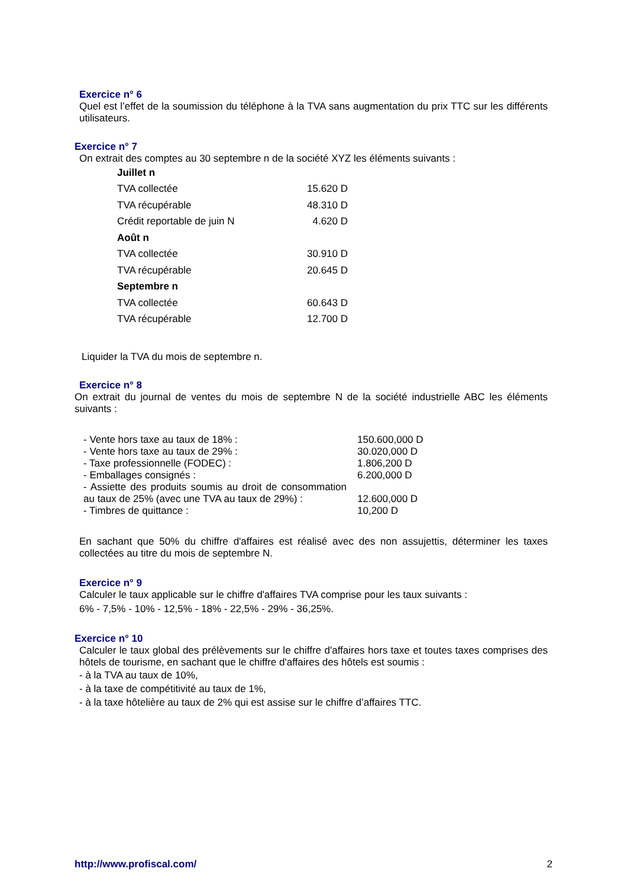Exercice n° 6
Quel est l’effet de la soumission du téléphone à la TVA sans augmentation du prix TTC sur les différents utilisateurs.
Exercice n° 7
On extrait des comptes au 30 septembre n de la société XYZ les éléments suivants :
| Juillet n | |
| TVA collectée | 15.620 D |
| TVA récupérable | 48.310 D |
| Crédit reportable de juin N | 4.620 D |
| Août n | |
| TVA collectée | 30.910 D |
| TVA récupérable | 20.645 D |
| Septembre n | |
| TVA collectée | 60.643 D |
| TVA récupérable | 12.700 D |
Liquider la TVA du mois de septembre n.
Exercice n° 8
On extrait du journal de ventes du mois de septembre N de la société industrielle ABC les éléments suivants :
| - Vente hors taxe au taux de 18% : | 150.600,000 D |
| - Vente hors taxe au taux de 29% : | 30.020,000 D |
| - Taxe professionnelle (FODEC) : | 1.806,200 D |
| - Emballages consignés : | 6.200,000 D |
| - Assiette des produits soumis au droit de consommation au taux de 25% (avec une TVA au taux de 29%) : | 12.600,000 D |
| - Timbres de quittance : | 10,200 D |
En sachant que 50% du chiffre d'affaires est réalisé avec des non assujettis, déterminer les taxes collectées au titre du mois de septembre N.
Exercice n° 9
Calculer le taux applicable sur le chiffre d'affaires TVA comprise pour les taux suivants :
6% - 7,5% - 10% - 12,5% - 18% - 22,5% - 29% - 36,25%.
Exercice n° 10
Calculer le taux global des prélèvements sur le chiffre d'affaires hors taxe et toutes taxes comprises des hôtels de tourisme, en sachant que le chiffre d'affaires des hôtels est soumis :
- à la TVA au taux de 10%,
- à la taxe de compétitivité au taux de 1%,
- à la taxe hôtelière au taux de 2% qui est assise sur le chiffre d’affaires TTC.
http://www.profiscal.com/ 2